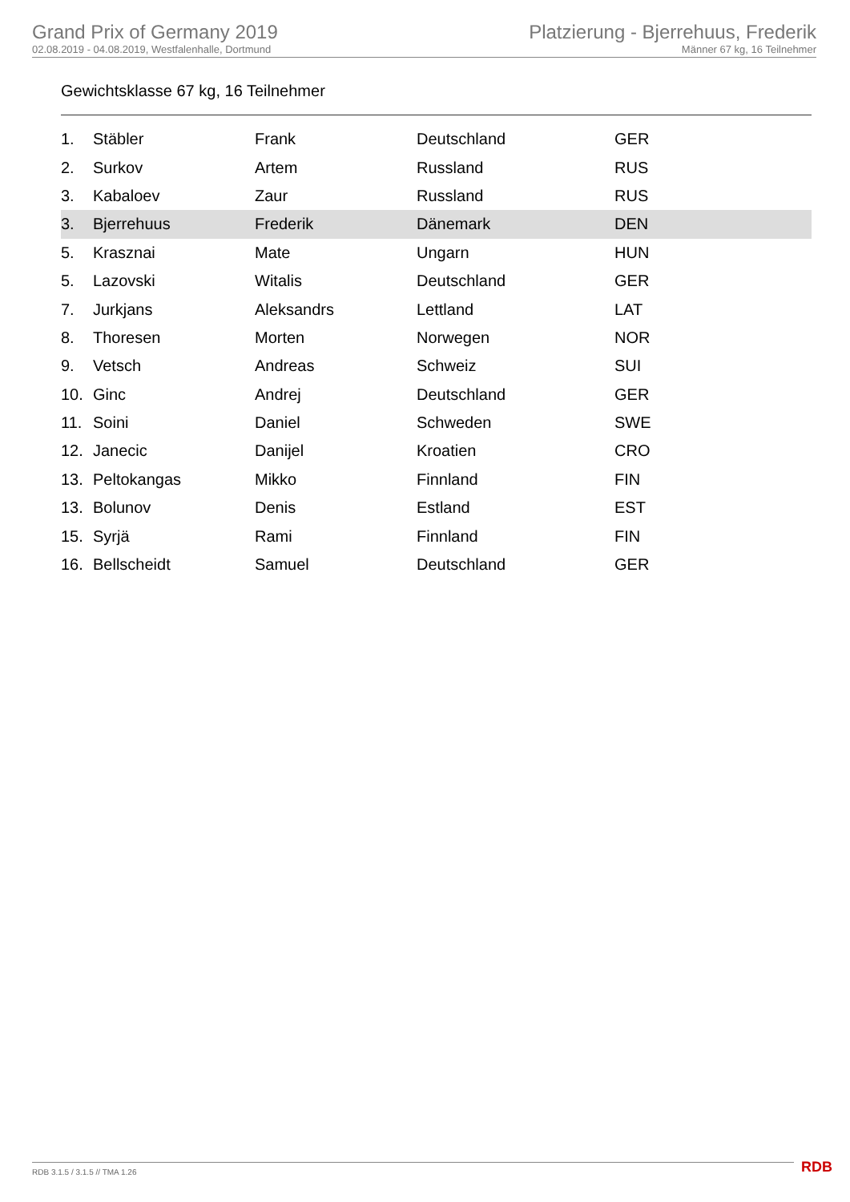Grand Prix of Germany 2019
02.08.2019 - 04.08.2019, Westfalenhalle, Dortmund
Platzierung - Bjerrehuus, Frederik
Männer 67 kg, 16 Teilnehmer
Gewichtsklasse 67 kg, 16 Teilnehmer
| 1. | Stäbler | Frank | Deutschland | GER |
| 2. | Surkov | Artem | Russland | RUS |
| 3. | Kabaloev | Zaur | Russland | RUS |
| 3. | Bjerrehuus | Frederik | Dänemark | DEN |
| 5. | Krasznai | Mate | Ungarn | HUN |
| 5. | Lazovski | Witalis | Deutschland | GER |
| 7. | Jurkjans | Aleksandrs | Lettland | LAT |
| 8. | Thoresen | Morten | Norwegen | NOR |
| 9. | Vetsch | Andreas | Schweiz | SUI |
| 10. | Ginc | Andrej | Deutschland | GER |
| 11. | Soini | Daniel | Schweden | SWE |
| 12. | Janecic | Danijel | Kroatien | CRO |
| 13. | Peltokangas | Mikko | Finnland | FIN |
| 13. | Bolunov | Denis | Estland | EST |
| 15. | Syrjä | Rami | Finnland | FIN |
| 16. | Bellscheidt | Samuel | Deutschland | GER |
RDB 3.1.5 / 3.1.5 // TMA 1.26 RDB